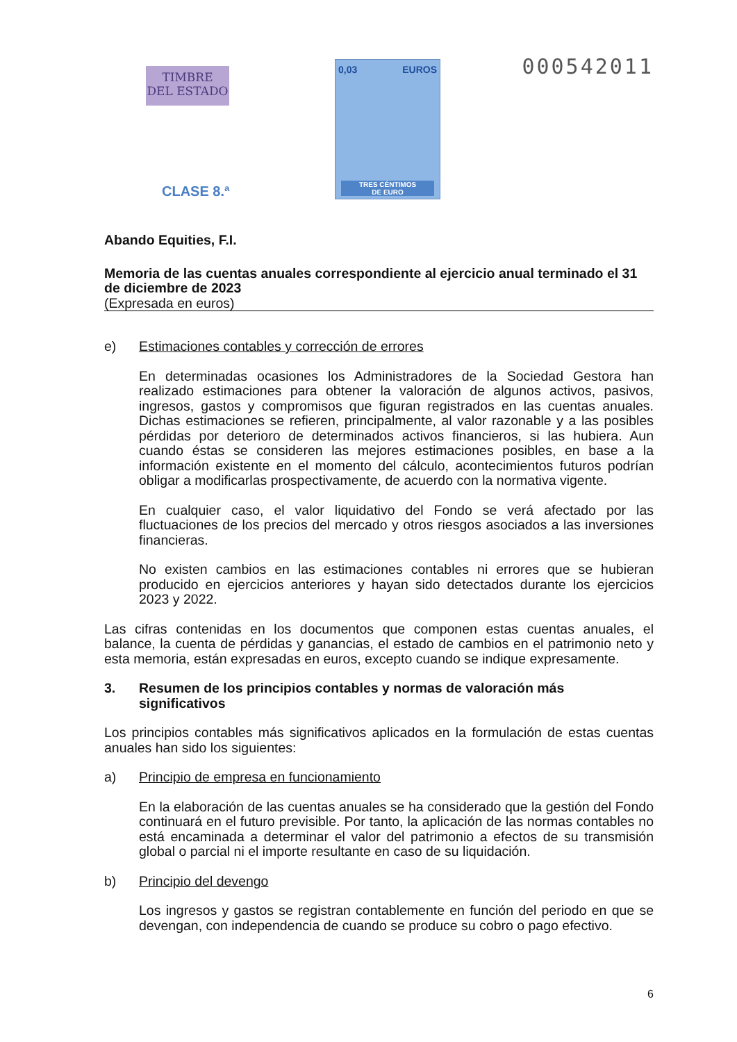TIMBRE
DEL ESTADO
0,03 EUROS
TRES CÉNTIMOS
DE EURO
CLASE 8.ª
000542011
Abando Equities, F.I.
Memoria de las cuentas anuales correspondiente al ejercicio anual terminado el 31 de diciembre de 2023
(Expresada en euros)
e) Estimaciones contables y corrección de errores
En determinadas ocasiones los Administradores de la Sociedad Gestora han realizado estimaciones para obtener la valoración de algunos activos, pasivos, ingresos, gastos y compromisos que figuran registrados en las cuentas anuales. Dichas estimaciones se refieren, principalmente, al valor razonable y a las posibles pérdidas por deterioro de determinados activos financieros, si las hubiera. Aun cuando éstas se consideren las mejores estimaciones posibles, en base a la información existente en el momento del cálculo, acontecimientos futuros podrían obligar a modificarlas prospectivamente, de acuerdo con la normativa vigente.
En cualquier caso, el valor liquidativo del Fondo se verá afectado por las fluctuaciones de los precios del mercado y otros riesgos asociados a las inversiones financieras.
No existen cambios en las estimaciones contables ni errores que se hubieran producido en ejercicios anteriores y hayan sido detectados durante los ejercicios 2023 y 2022.
Las cifras contenidas en los documentos que componen estas cuentas anuales, el balance, la cuenta de pérdidas y ganancias, el estado de cambios en el patrimonio neto y esta memoria, están expresadas en euros, excepto cuando se indique expresamente.
3. Resumen de los principios contables y normas de valoración más significativos
Los principios contables más significativos aplicados en la formulación de estas cuentas anuales han sido los siguientes:
a) Principio de empresa en funcionamiento
En la elaboración de las cuentas anuales se ha considerado que la gestión del Fondo continuará en el futuro previsible. Por tanto, la aplicación de las normas contables no está encaminada a determinar el valor del patrimonio a efectos de su transmisión global o parcial ni el importe resultante en caso de su liquidación.
b) Principio del devengo
Los ingresos y gastos se registran contablemente en función del periodo en que se devengan, con independencia de cuando se produce su cobro o pago efectivo.
6